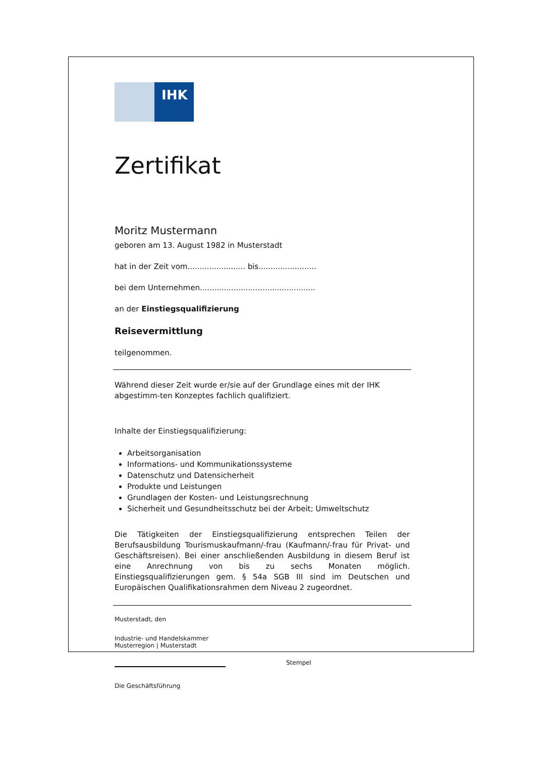IHK
Zertifikat
Moritz Mustermann
geboren am 13. August 1982 in Musterstadt
hat in der Zeit vom........................ bis........................
bei dem Unternehmen................................................
an der Einstiegsqualifizierung
Reisevermittlung
teilgenommen.
Während dieser Zeit wurde er/sie auf der Grundlage eines mit der IHK abgestimm-ten Konzeptes fachlich qualifiziert.
Inhalte der Einstiegsqualifizierung:
Arbeitsorganisation
Informations- und Kommunikationssysteme
Datenschutz und Datensicherheit
Produkte und Leistungen
Grundlagen der Kosten- und Leistungsrechnung
Sicherheit und Gesundheitsschutz bei der Arbeit; Umweltschutz
Die Tätigkeiten der Einstiegsqualifizierung entsprechen Teilen der Berufsausbildung Tourismuskaufmann/-frau (Kaufmann/-frau für Privat- und Geschäftsreisen). Bei einer anschließenden Ausbildung in diesem Beruf ist eine Anrechnung von bis zu sechs Monaten möglich. Einstiegsqualifizierungen gem. § 54a SGB III sind im Deutschen und Europäischen Qualifikationsrahmen dem Niveau 2 zugeordnet.
Musterstadt, den
Industrie- und Handelskammer
Musterregion | Musterstadt
Stempel
Die Geschäftsführung